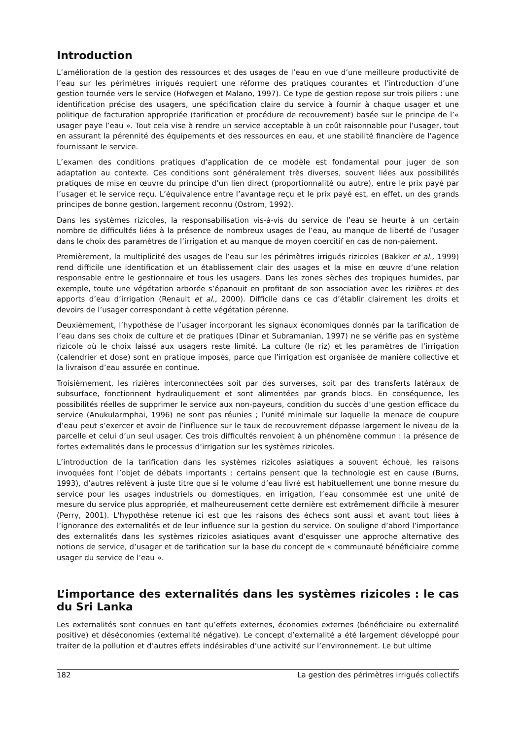Introduction
L’amélioration de la gestion des ressources et des usages de l’eau en vue d’une meilleure productivité de l’eau sur les périmètres irrigués requiert une réforme des pratiques courantes et l’introduction d’une gestion tournée vers le service (Hofwegen et Malano, 1997). Ce type de gestion repose sur trois piliers : une identification précise des usagers, une spécification claire du service à fournir à chaque usager et une politique de facturation appropriée (tarification et procédure de recouvrement) basée sur le principe de l’« usager paye l’eau ». Tout cela vise à rendre un service acceptable à un coût raisonnable pour l’usager, tout en assurant la pérennité des équipements et des ressources en eau, et une stabilité financière de l’agence fournissant le service.
L’examen des conditions pratiques d’application de ce modèle est fondamental pour juger de son adaptation au contexte. Ces conditions sont généralement très diverses, souvent liées aux possibilités pratiques de mise en œuvre du principe d’un lien direct (proportionnalité ou autre), entre le prix payé par l’usager et le service reçu. L’équivalence entre l’avantage reçu et le prix payé est, en effet, un des grands principes de bonne gestion, largement reconnu (Ostrom, 1992).
Dans les systèmes rizicoles, la responsabilisation vis-à-vis du service de l’eau se heurte à un certain nombre de difficultés liées à la présence de nombreux usages de l’eau, au manque de liberté de l’usager dans le choix des paramètres de l’irrigation et au manque de moyen coercitif en cas de non-paiement.
Premièrement, la multiplicité des usages de l’eau sur les périmètres irrigués rizicoles (Bakker et al., 1999) rend difficile une identification et un établissement clair des usages et la mise en œuvre d’une relation responsable entre le gestionnaire et tous les usagers. Dans les zones sèches des tropiques humides, par exemple, toute une végétation arborée s’épanouit en profitant de son association avec les rizières et des apports d’eau d’irrigation (Renault et al., 2000). Difficile dans ce cas d’établir clairement les droits et devoirs de l’usager correspondant à cette végétation pérenne.
Deuxièmement, l’hypothèse de l’usager incorporant les signaux économiques donnés par la tarification de l’eau dans ses choix de culture et de pratiques (Dinar et Subramanian, 1997) ne se vérifie pas en système rizicole où le choix laissé aux usagers reste limité. La culture (le riz) et les paramètres de l’irrigation (calendrier et dose) sont en pratique imposés, parce que l’irrigation est organisée de manière collective et la livraison d’eau assurée en continue.
Troisièmement, les rizières interconnectées soit par des surverses, soit par des transferts latéraux de subsurface, fonctionnent hydrauliquement et sont alimentées par grands blocs. En conséquence, les possibilités réelles de supprimer le service aux non-payeurs, condition du succès d’une gestion efficace du service (Anukularmphai, 1996) ne sont pas réunies ; l’unité minimale sur laquelle la menace de coupure d’eau peut s’exercer et avoir de l’influence sur le taux de recouvrement dépasse largement le niveau de la parcelle et celui d’un seul usager. Ces trois difficultés renvoient à un phénomène commun : la présence de fortes externalités dans le processus d’irrigation sur les systèmes rizicoles.
L’introduction de la tarification dans les systèmes rizicoles asiatiques a souvent échoué, les raisons invoquées font l’objet de débats importants : certains pensent que la technologie est en cause (Burns, 1993), d’autres relèvent à juste titre que si le volume d’eau livré est habituellement une bonne mesure du service pour les usages industriels ou domestiques, en irrigation, l’eau consommée est une unité de mesure du service plus appropriée, et malheureusement cette dernière est extrêmement difficile à mesurer (Perry, 2001). L'hypothèse retenue ici est que les raisons des échecs sont aussi et avant tout liées à l’ignorance des externalités et de leur influence sur la gestion du service. On souligne d’abord l’importance des externalités dans les systèmes rizicoles asiatiques avant d’esquisser une approche alternative des notions de service, d’usager et de tarification sur la base du concept de « communauté bénéficiaire comme usager du service de l’eau ».
L’importance des externalités dans les systèmes rizicoles : le cas du Sri Lanka
Les externalités sont connues en tant qu’effets externes, économies externes (bénéficiaire ou externalité positive) et déséconomies (externalité négative). Le concept d’externalité a été largement développé pour traiter de la pollution et d’autres effets indésirables d’une activité sur l’environnement. Le but ultime
182 La gestion des périmètres irrigués collectifs